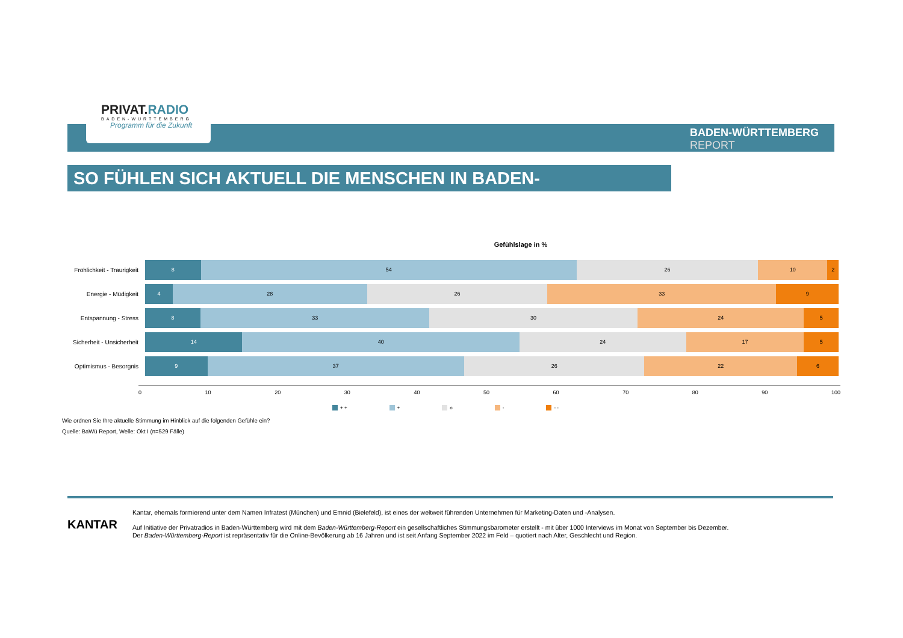PRIVAT.RADIO
BADEN-WÜRTTEMBERG
Programm für die Zukunft
BADEN-WÜRTTEMBERG
REPORT
SO FÜHLEN SICH AKTUELL DIE MENSCHEN IN BADEN-WÜRTTEMBERG
Gefühlslage in %
Fröhlichkeit - Traurigkeit
8 54 26 10 2
Energie - Müdigkeit
4 28 26 33 9
Entspannung - Stress
8 33 30 24 5
Sicherheit - Unsicherheit
14 40 24 17 5
Optimismus - Besorgnis
9 37 26 22 6
0 10 20 30 40 50 60 70 80 90 100
+ + + o - - -
Wie ordnen Sie Ihre aktuelle Stimmung im Hinblick auf die folgenden Gefühle ein?
Quelle: BaWü Report, Welle: Okt I (n=529 Fälle)
KANTAR
Kantar, ehemals formierend unter dem Namen Infratest (München) und Emnid (Bielefeld), ist eines der weltweit führenden Unternehmen für Marketing-Daten und -Analysen.
Auf Initiative der Privatradios in Baden-Württemberg wird mit dem Baden-Württemberg-Report ein gesellschaftliches Stimmungsbarometer erstellt - mit über 1000 Interviews im Monat von September bis Dezember.
Der Baden-Württemberg-Report ist repräsentativ für die Online-Bevölkerung ab 16 Jahren und ist seit Anfang September 2022 im Feld – quotiert nach Alter, Geschlecht und Region.